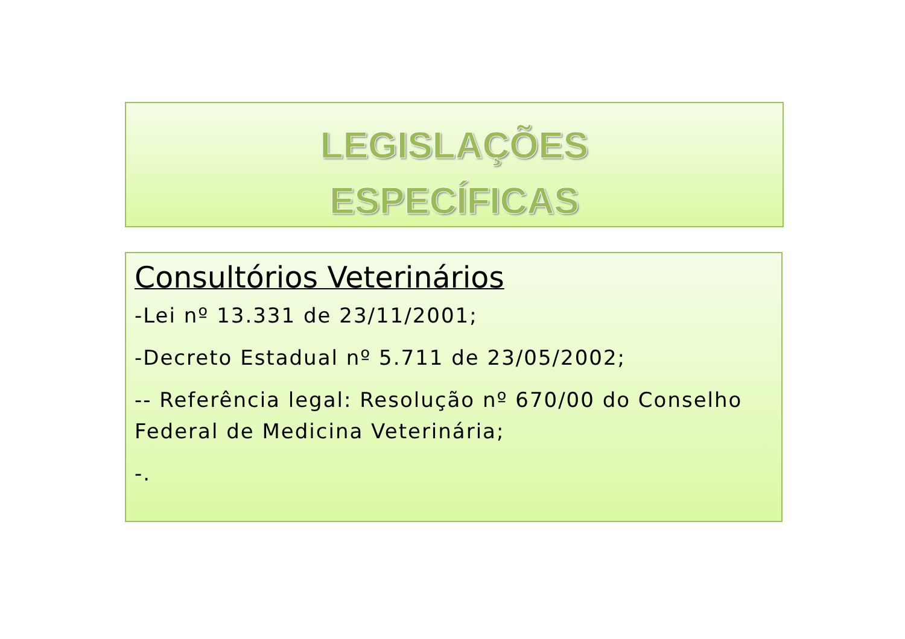LEGISLAÇÕES
ESPECÍFICAS
Consultórios Veterinários
-Lei nº 13.331 de 23/11/2001;
-Decreto Estadual nº 5.711 de 23/05/2002;
-- Referência legal: Resolução nº 670/00 do Conselho Federal de Medicina Veterinária;
-.